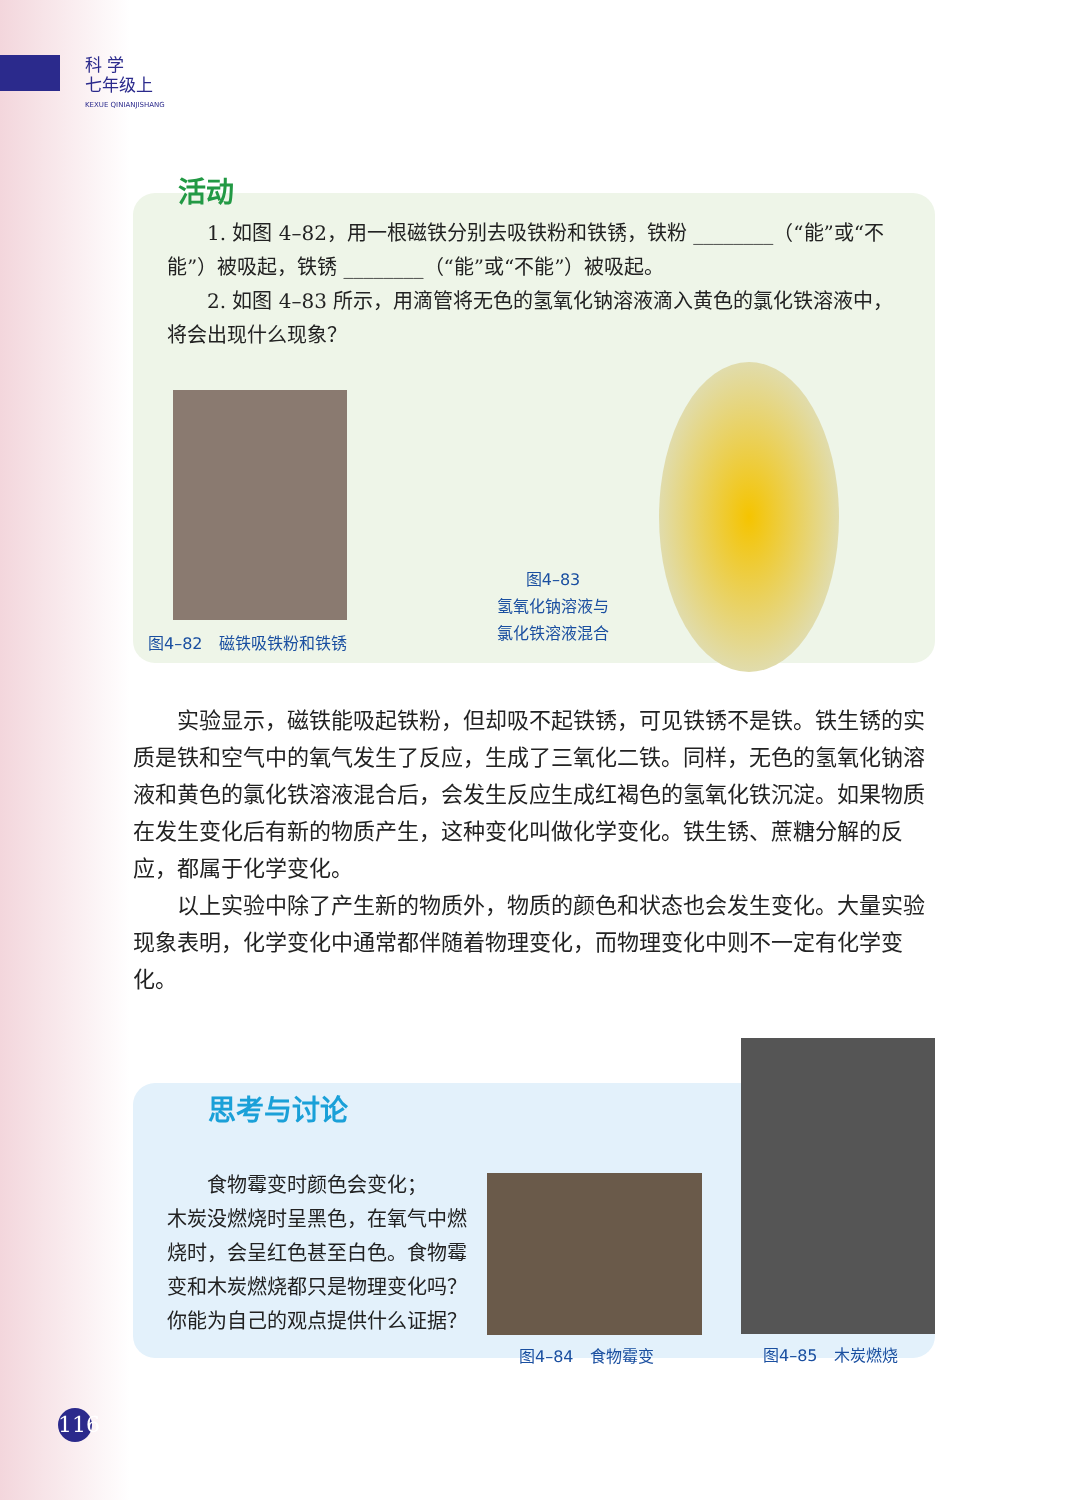科 学
七年级上
KEXUE QINIANJISHANG
活动
1. 如图 4–82，用一根磁铁分别去吸铁粉和铁锈，铁粉 ________（“能”或“不能”）被吸起，铁锈 ________（“能”或“不能”）被吸起。
2. 如图 4–83 所示，用滴管将无色的氢氧化钠溶液滴入黄色的氯化铁溶液中，将会出现什么现象？
图4–82　磁铁吸铁粉和铁锈
图4–83
氢氧化钠溶液与
氯化铁溶液混合
实验显示，磁铁能吸起铁粉，但却吸不起铁锈，可见铁锈不是铁。铁生锈的实质是铁和空气中的氧气发生了反应，生成了三氧化二铁。同样，无色的氢氧化钠溶液和黄色的氯化铁溶液混合后，会发生反应生成红褐色的氢氧化铁沉淀。如果物质在发生变化后有新的物质产生，这种变化叫做化学变化。铁生锈、蔗糖分解的反应，都属于化学变化。
以上实验中除了产生新的物质外，物质的颜色和状态也会发生变化。大量实验现象表明，化学变化中通常都伴随着物理变化，而物理变化中则不一定有化学变化。
思考与讨论
食物霉变时颜色会变化；
木炭没燃烧时呈黑色，在氧气中燃烧时，会呈红色甚至白色。食物霉变和木炭燃烧都只是物理变化吗？你能为自己的观点提供什么证据？
图4–84　食物霉变
图4–85　木炭燃烧
116